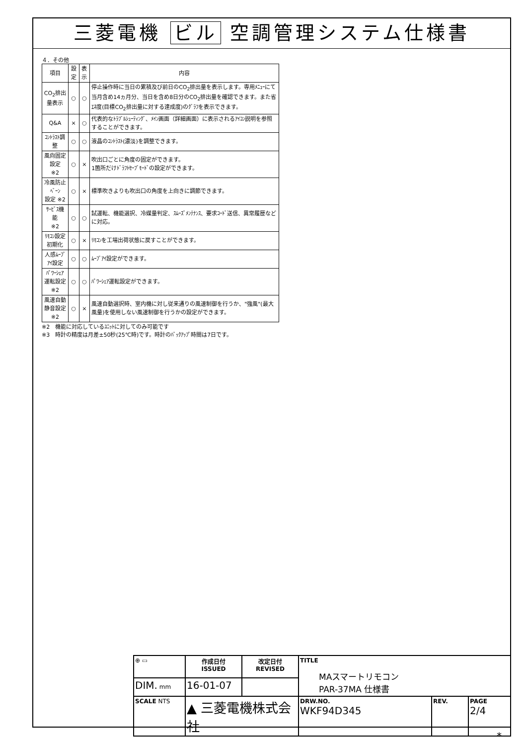三菱電機 ビル 空調管理システム仕様書
４．その他
| 項目 | 設定 | 表示 | 内容 |
| --- | --- | --- | --- |
| CO<sub>2</sub>排出量表示 | ○ | ○ | 停止操作時に当日の累積及び前日のCO<sub>2</sub>排出量を表示します。専用ﾒﾆｭｰにて当月含め14ヵ月分、当日を含め8日分のCO<sub>2</sub>排出量を確認できます。また省ｴﾈ度(目標CO<sub>2</sub>排出量に対する達成度)のｸﾞﾗﾌを表示できます。 |
| Q&A | × | ○ | 代表的なﾄﾗﾌﾞﾙｼｭｰﾃｨﾝｸﾞ、ﾒｲﾝ画面（詳細画面）に表示されるｱｲｺﾝ説明を参照することができます。 |
| ｺﾝﾄﾗｽﾄ調整 | ○ | ○ | 液晶のｺﾝﾄﾗｽﾄ(濃淡)を調整できます。 |
| 風向固定設定 ※2 | ○ | × | 吹出口ごとに角度の固定ができます。 1箇所だけﾄﾞﾗﾌﾄｾｰﾌﾞﾓｰﾄﾞの設定ができます。 |
| 冷風防止ﾍﾞｰﾝ 設定 ※2 | ○ | × | 標準吹きよりも吹出口の角度を上向きに調節できます。 |
| ｻｰﾋﾞｽ機能 ※2 | ○ | ○ | 試運転、機能選択、冷媒量判定、ｽﾑｰｽﾞﾒﾝﾃﾅﾝｽ、要求ｺｰﾄﾞ送信、異常履歴などに対応。 |
| ﾘﾓｺﾝ設定初期化 | ○ | × | ﾘﾓｺﾝを工場出荷状態に戻すことができます。 |
| 人感ﾑｰﾌﾞｱｲ設定 | ○ | ○ | ﾑｰﾌﾞｱｲ設定ができます。 |
| ﾊﾟﾜｰｼｪｱ運転設定 ※2 | ○ | ○ | ﾊﾟﾜｰｼｪｱ運転設定ができます。 |
| 風速自動静音設定 ※2 | ○ | × | 風速自動選択時、室内機に対し従来通りの風速制御を行うか、"強風"(最大風量)を使用しない風速制御を行うかの設定ができます。 |
※2　機能に対応しているﾕﾆｯﾄに対してのみ可能です
※3　時計の精度は月差±50秒(25℃時)です。時計のﾊﾞｯｸｱｯﾌﾟ時間は7日です。
| ⊕ ▭ | 作成日付 ISSUED | 改定日付 REVISED | TITLE MAスマートリモコン PAR-37MA 仕様書 | | |
| DIM. mm | 16-01-07 | | | | |
| SCALE NTS | ▲ 三菱電機株式会社 | | DRW.NO. WKF94D345 | REV. | PAGE 2/4 |
*